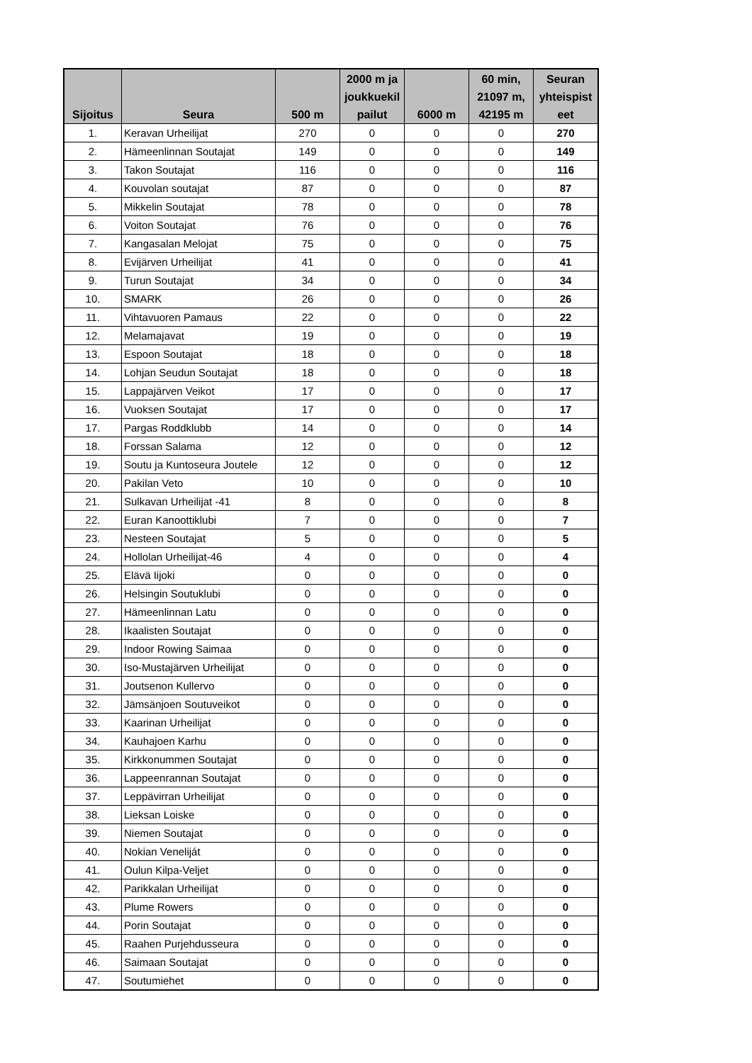| Sijoitus | Seura | 500 m | 2000 m ja joukkuekil pailut | 6000 m | 60 min, 21097 m, 42195 m | Seuran yhteispist eet |
| --- | --- | --- | --- | --- | --- | --- |
| 1. | Keravan Urheilijat | 270 | 0 | 0 | 0 | 270 |
| 2. | Hämeenlinnan Soutajat | 149 | 0 | 0 | 0 | 149 |
| 3. | Takon Soutajat | 116 | 0 | 0 | 0 | 116 |
| 4. | Kouvolan soutajat | 87 | 0 | 0 | 0 | 87 |
| 5. | Mikkelin Soutajat | 78 | 0 | 0 | 0 | 78 |
| 6. | Voiton Soutajat | 76 | 0 | 0 | 0 | 76 |
| 7. | Kangasalan Melojat | 75 | 0 | 0 | 0 | 75 |
| 8. | Evijärven Urheilijat | 41 | 0 | 0 | 0 | 41 |
| 9. | Turun Soutajat | 34 | 0 | 0 | 0 | 34 |
| 10. | SMARK | 26 | 0 | 0 | 0 | 26 |
| 11. | Vihtavuoren Pamaus | 22 | 0 | 0 | 0 | 22 |
| 12. | Melamajavat | 19 | 0 | 0 | 0 | 19 |
| 13. | Espoon Soutajat | 18 | 0 | 0 | 0 | 18 |
| 14. | Lohjan Seudun Soutajat | 18 | 0 | 0 | 0 | 18 |
| 15. | Lappajärven Veikot | 17 | 0 | 0 | 0 | 17 |
| 16. | Vuoksen Soutajat | 17 | 0 | 0 | 0 | 17 |
| 17. | Pargas Roddklubb | 14 | 0 | 0 | 0 | 14 |
| 18. | Forssan Salama | 12 | 0 | 0 | 0 | 12 |
| 19. | Soutu ja Kuntoseura Joutele | 12 | 0 | 0 | 0 | 12 |
| 20. | Pakilan Veto | 10 | 0 | 0 | 0 | 10 |
| 21. | Sulkavan Urheilijat -41 | 8 | 0 | 0 | 0 | 8 |
| 22. | Euran Kanoottiklubi | 7 | 0 | 0 | 0 | 7 |
| 23. | Nesteen Soutajat | 5 | 0 | 0 | 0 | 5 |
| 24. | Hollolan Urheilijat-46 | 4 | 0 | 0 | 0 | 4 |
| 25. | Elävä Iijoki | 0 | 0 | 0 | 0 | 0 |
| 26. | Helsingin Soutuklubi | 0 | 0 | 0 | 0 | 0 |
| 27. | Hämeenlinnan Latu | 0 | 0 | 0 | 0 | 0 |
| 28. | Ikaalisten Soutajat | 0 | 0 | 0 | 0 | 0 |
| 29. | Indoor Rowing Saimaa | 0 | 0 | 0 | 0 | 0 |
| 30. | Iso-Mustajärven Urheilijat | 0 | 0 | 0 | 0 | 0 |
| 31. | Joutsenon Kullervo | 0 | 0 | 0 | 0 | 0 |
| 32. | Jämsänjoen Soutuveikot | 0 | 0 | 0 | 0 | 0 |
| 33. | Kaarinan Urheilijat | 0 | 0 | 0 | 0 | 0 |
| 34. | Kauhajoen Karhu | 0 | 0 | 0 | 0 | 0 |
| 35. | Kirkkonummen Soutajat | 0 | 0 | 0 | 0 | 0 |
| 36. | Lappeenrannan Soutajat | 0 | 0 | 0 | 0 | 0 |
| 37. | Leppävirran Urheilijat | 0 | 0 | 0 | 0 | 0 |
| 38. | Lieksan Loiske | 0 | 0 | 0 | 0 | 0 |
| 39. | Niemen Soutajat | 0 | 0 | 0 | 0 | 0 |
| 40. | Nokian Veneliját | 0 | 0 | 0 | 0 | 0 |
| 41. | Oulun Kilpa-Veljet | 0 | 0 | 0 | 0 | 0 |
| 42. | Parikkalan Urheilijat | 0 | 0 | 0 | 0 | 0 |
| 43. | Plume Rowers | 0 | 0 | 0 | 0 | 0 |
| 44. | Porin Soutajat | 0 | 0 | 0 | 0 | 0 |
| 45. | Raahen Purjehdusseura | 0 | 0 | 0 | 0 | 0 |
| 46. | Saimaan Soutajat | 0 | 0 | 0 | 0 | 0 |
| 47. | Soutumiehet | 0 | 0 | 0 | 0 | 0 |